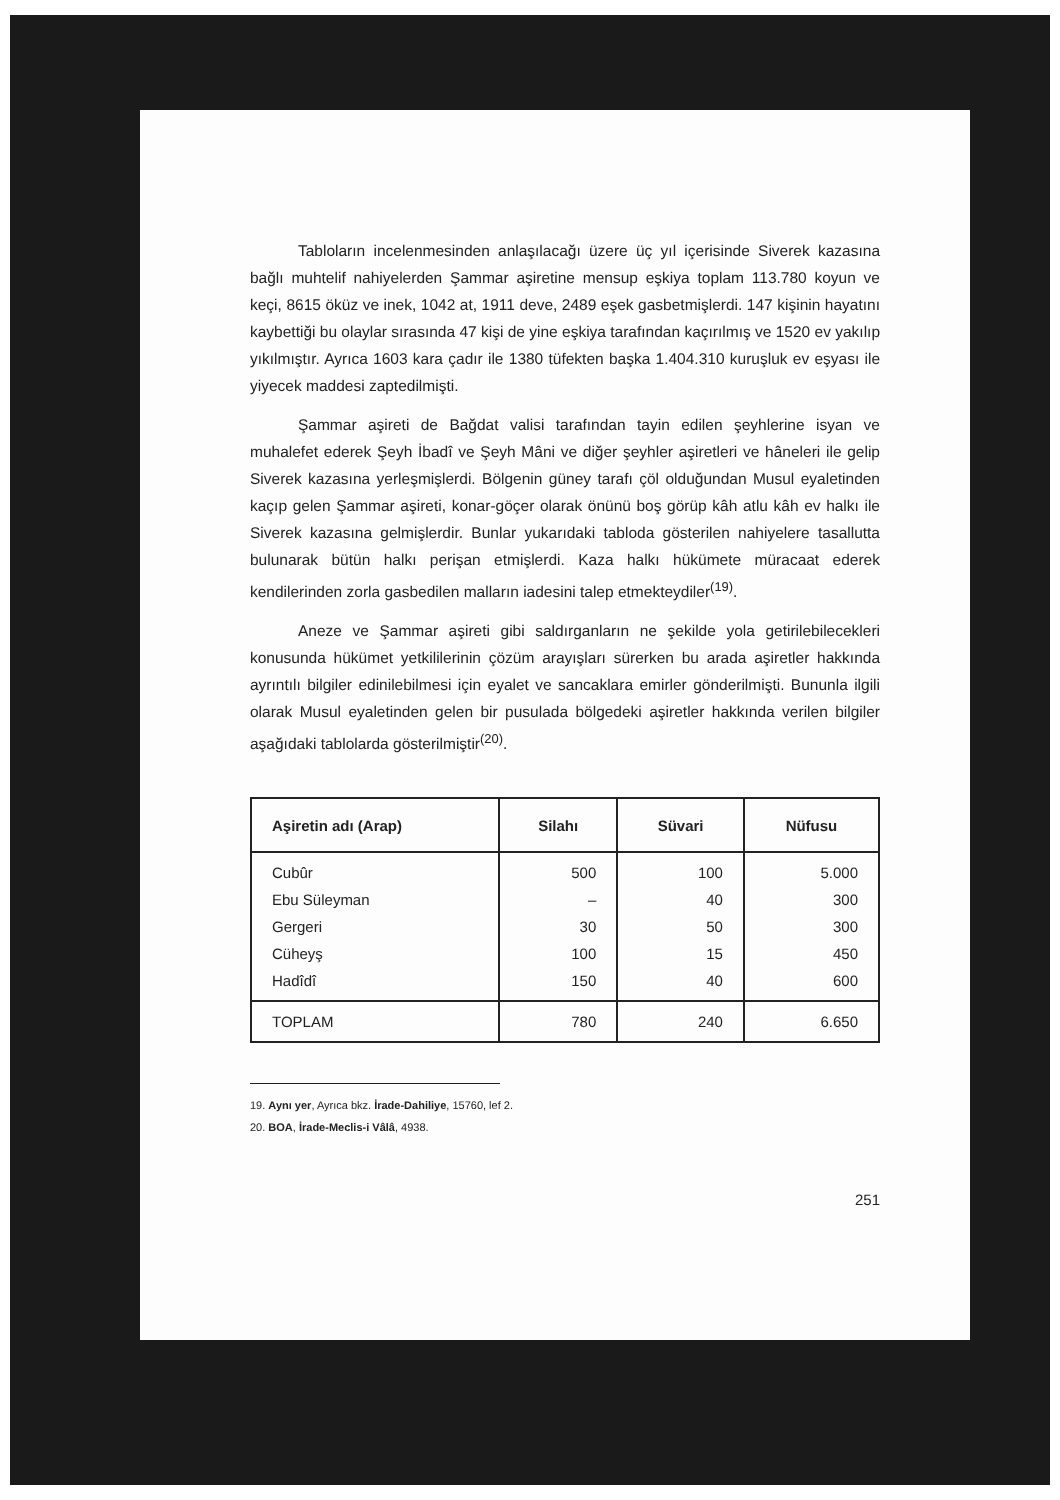Tabloların incelenmesinden anlaşılacağı üzere üç yıl içerisinde Siverek kazasına bağlı muhtelif nahiyelerden Şammar aşiretine mensup eşkiya toplam 113.780 koyun ve keçi, 8615 öküz ve inek, 1042 at, 1911 deve, 2489 eşek gasbetmişlerdi. 147 kişinin hayatını kaybettiği bu olaylar sırasında 47 kişi de yine eşkiya tarafından kaçırılmış ve 1520 ev yakılıp yıkılmıştır. Ayrıca 1603 kara çadır ile 1380 tüfekten başka 1.404.310 kuruşluk ev eşyası ile yiyecek maddesi zaptedilmişti.
Şammar aşireti de Bağdat valisi tarafından tayin edilen şeyhlerine isyan ve muhalefet ederek Şeyh İbadî ve Şeyh Mâni ve diğer şeyhler aşiretleri ve hâneleri ile gelip Siverek kazasına yerleşmişlerdi. Bölgenin güney tarafı çöl olduğundan Musul eyaletinden kaçıp gelen Şammar aşireti, konar-göçer olarak önünü boş görüp kâh atlu kâh ev halkı ile Siverek kazasına gelmişlerdir. Bunlar yukarıdaki tabloda gösterilen nahiyelere tasallutta bulunarak bütün halkı perişan etmişlerdi. Kaza halkı hükümete müracaat ederek kendilerinden zorla gasbedilen malların iadesini talep etmekteydiler<sup>(19)</sup>.
Aneze ve Şammar aşireti gibi saldırganların ne şekilde yola getirilebilecekleri konusunda hükümet yetkililerinin çözüm arayışları sürerken bu arada aşiretler hakkında ayrıntılı bilgiler edinilebilmesi için eyalet ve sancaklara emirler gönderilmişti. Bununla ilgili olarak Musul eyaletinden gelen bir pusulada bölgedeki aşiretler hakkında verilen bilgiler aşağıdaki tablolarda gösterilmiştir<sup>(20)</sup>.
| Aşiretin adı (Arap) | Silahı | Süvari | Nüfusu |
| --- | --- | --- | --- |
| Cubûr Ebu Süleyman Gergeri Cüheyş Hadîdî | 500 – 30 100 150 | 100 40 50 15 40 | 5.000 300 300 450 600 |
| TOPLAM | 780 | 240 | 6.650 |
19. Aynı yer, Ayrıca bkz. İrade-Dahiliye, 15760, lef 2.
20. BOA, İrade-Meclis-i Vâlâ, 4938.
251